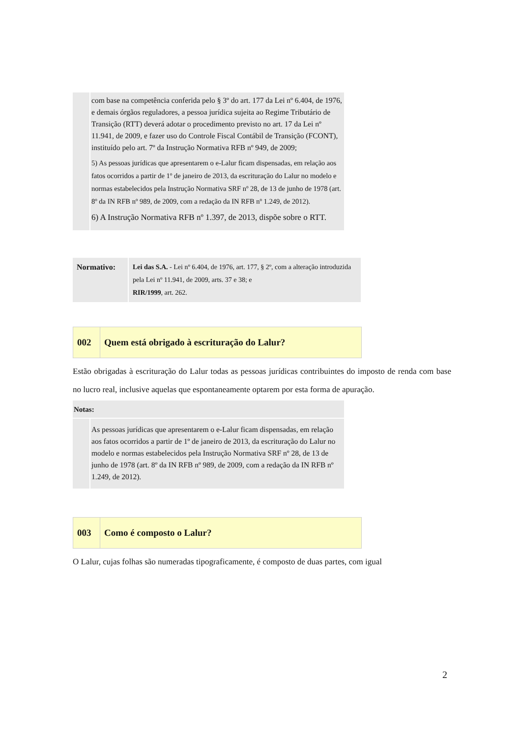| | com base na competência conferida pelo § 3º do art. 177 da Lei nº 6.404, de 1976, e demais órgãos reguladores, a pessoa jurídica sujeita ao Regime Tributário de Transição (RTT) deverá adotar o procedimento previsto no art. 17 da Lei nº 11.941, de 2009, e fazer uso do Controle Fiscal Contábil de Transição (FCONT), instituído pelo art. 7º da Instrução Normativa RFB nº 949, de 2009; 5) As pessoas jurídicas que apresentarem o e-Lalur ficam dispensadas, em relação aos fatos ocorridos a partir de 1º de janeiro de 2013, da escrituração do Lalur no modelo e normas estabelecidos pela Instrução Normativa SRF nº 28, de 13 de junho de 1978 (art. 8º da IN RFB nº 989, de 2009, com a redação da IN RFB nº 1.249, de 2012). 6) A Instrução Normativa RFB nº 1.397, de 2013, dispõe sobre o RTT. |
| Normativo: | Lei das S.A. - Lei nº 6.404, de 1976, art. 177, § 2º, com a alteração introduzida pela Lei nº 11.941, de 2009, arts. 37 e 38; e RIR/1999 , art. 262. |
| 002 | Quem está obrigado à escrituração do Lalur? |
Estão obrigadas à escrituração do Lalur todas as pessoas jurídicas contribuintes do imposto de renda com base no lucro real, inclusive aquelas que espontaneamente optarem por esta forma de apuração.
| Notas: |
| | As pessoas jurídicas que apresentarem o e-Lalur ficam dispensadas, em relação aos fatos ocorridos a partir de 1º de janeiro de 2013, da escrituração do Lalur no modelo e normas estabelecidos pela Instrução Normativa SRF nº 28, de 13 de junho de 1978 (art. 8º da IN RFB nº 989, de 2009, com a redação da IN RFB nº 1.249, de 2012). |
| 003 | Como é composto o Lalur? |
O Lalur, cujas folhas são numeradas tipograficamente, é composto de duas partes, com igual
2